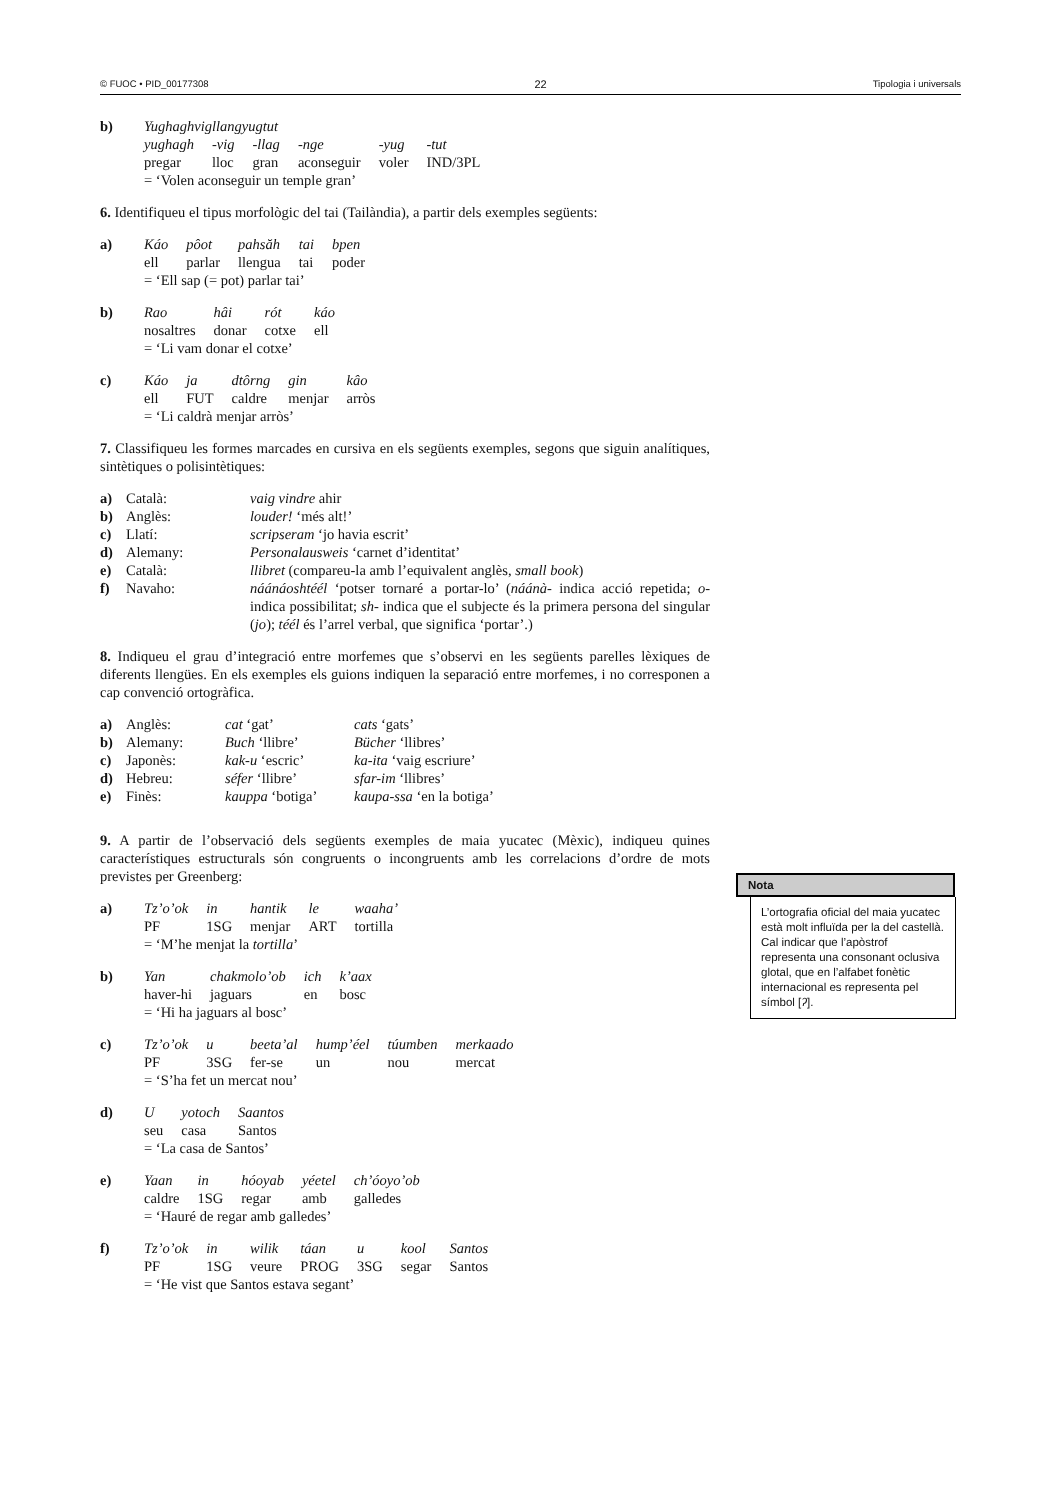© FUOC • PID_00177308 22 Tipologia i universals
| b) | Yughaghvigllangyugtut | | | | | |
| | yughagh | -vig | -llag | -nge | -yug | -tut |
| | pregar | lloc | gran | aconseguir | voler | IND/3PL |
| | = ‘Volen aconseguir un temple gran’ | | | | | |
6. Identifiqueu el tipus morfològic del tai (Tailàndia), a partir dels exemples següents:
| a) | Káo | pôot | pahsăh | tai | bpen |
| | ell | parlar | llengua | tai | poder |
| | = ‘Ell sap (= pot) parlar tai’ | | | | |
| b) | Rao | hâi | rót | káo |
| | nosaltres | donar | cotxe | ell |
| | = ‘Li vam donar el cotxe’ | | | |
| c) | Káo | ja | dtôrng | gin | kâo |
| | ell | FUT | caldre | menjar | arròs |
| | = ‘Li caldrà menjar arròs’ | | | | |
7. Classifiqueu les formes marcades en cursiva en els següents exemples, segons que siguin analítiques, sintètiques o polisintètiques:
| a) | Català: | vaig vindre ahir |
| b) | Anglès: | louder! ‘més alt!’ |
| c) | Llatí: | scripseram ‘jo havia escrit’ |
| d) | Alemany: | Personalausweis ‘carnet d’identitat’ |
| e) | Català: | llibret (compareu-la amb l’equivalent anglès, small book ) |
| f) | Navaho: | náánáoshtéél ‘potser tornaré a portar-lo’ ( náánà- indica acció repetida; o- indica possibilitat; sh- indica que el subjecte és la primera persona del singular ( jo ); téél és l’arrel verbal, que significa ‘portar’.) |
8. Indiqueu el grau d’integració entre morfemes que s’observi en les següents parelles lèxiques de diferents llengües. En els exemples els guions indiquen la separació entre morfemes, i no corresponen a cap convenció ortogràfica.
| a) | Anglès: | cat ‘gat’ | cats ‘gats’ |
| b) | Alemany: | Buch ‘llibre’ | Bücher ‘llibres’ |
| c) | Japonès: | kak-u ‘escric’ | ka-ita ‘vaig escriure’ |
| d) | Hebreu: | séfer ‘llibre’ | sfar-im ‘llibres’ |
| e) | Finès: | kauppa ‘botiga’ | kaupa-ssa ‘en la botiga’ |
9. A partir de l’observació dels següents exemples de maia yucatec (Mèxic), indiqueu quines característiques estructurals són congruents o incongruents amb les correlacions d’ordre de mots previstes per Greenberg:
| a) | Tz’o’ok | in | hantik | le | waaha’ |
| | PF | 1SG | menjar | ART | tortilla |
| | = ‘M’he menjat la tortilla ’ | | | | |
| b) | Yan | chakmolo’ob | ich | k’aax |
| | haver-hi | jaguars | en | bosc |
| | = ‘Hi ha jaguars al bosc’ | | | |
| c) | Tz’o’ok | u | beeta’al | hump’éel | túumben | merkaado |
| | PF | 3SG | fer-se | un | nou | mercat |
| | = ‘S’ha fet un mercat nou’ | | | | | |
| d) | U | yotoch | Saantos |
| | seu | casa | Santos |
| | = ‘La casa de Santos’ | | |
| e) | Yaan | in | hóoyab | yéetel | ch’óoyo’ob |
| | caldre | 1SG | regar | amb | galledes |
| | = ‘Hauré de regar amb galledes’ | | | | |
| f) | Tz’o’ok | in | wilik | táan | u | kool | Santos |
| | PF | 1SG | veure | PROG | 3SG | segar | Santos |
| | = ‘He vist que Santos estava segant’ | | | | | | |
Nota
L’ortografia oficial del maia yucatec està molt influïda per la del castellà. Cal indicar que l’apòstrof representa una consonant oclusiva glotal, que en l’alfabet fonètic internacional es representa pel símbol [ʔ].